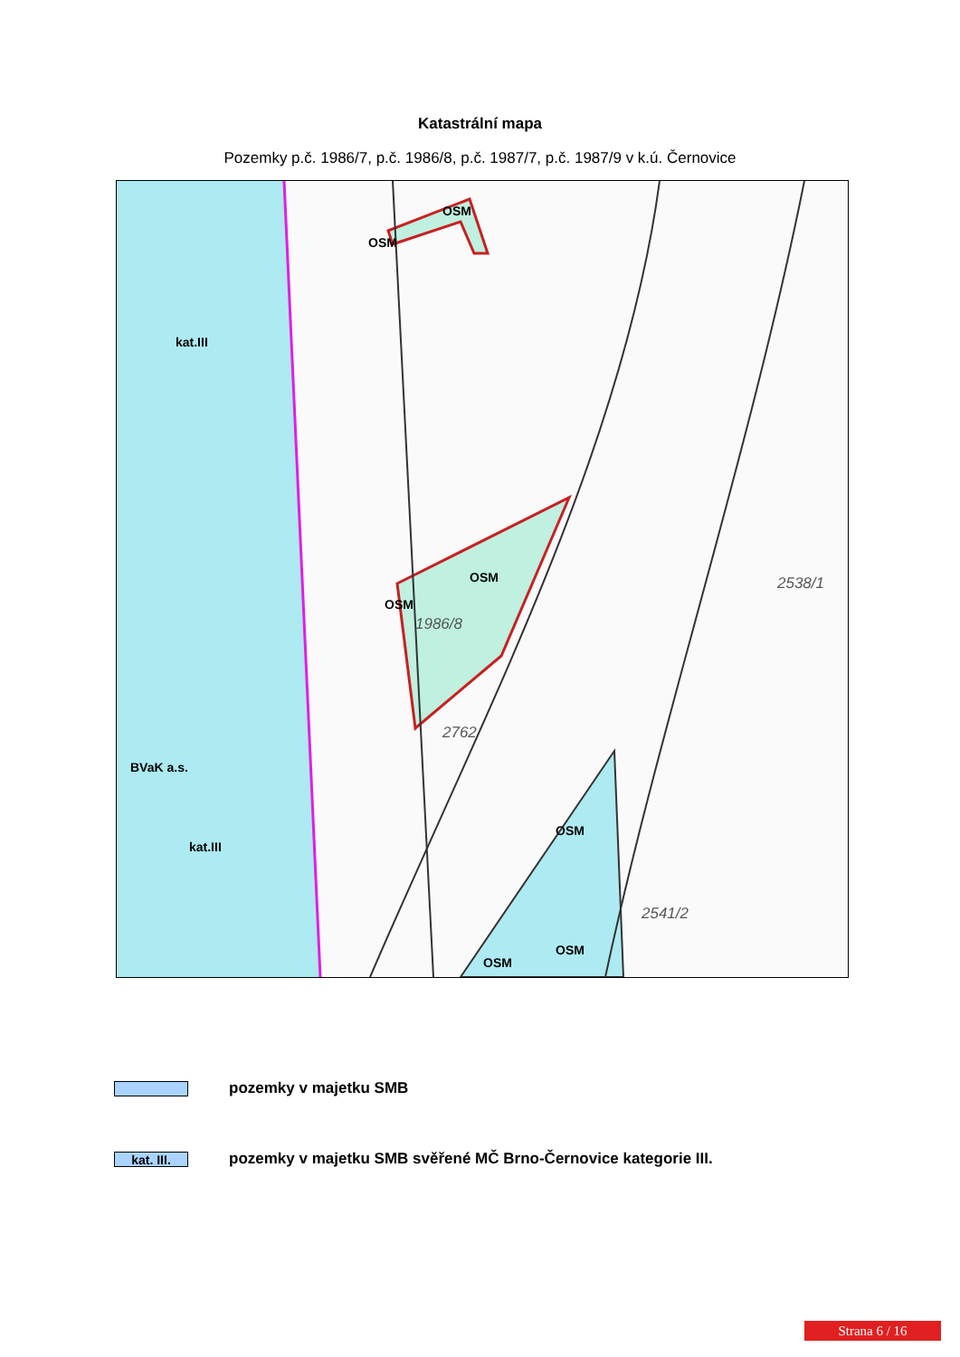Katastrální mapa
Pozemky p.č. 1986/7, p.č. 1986/8, p.č. 1987/7, p.č. 1987/9 v k.ú. Černovice
kat.III
OSM
OSM
OSM
OSM
1986/8
2538/1
2762
BVaK a.s.
kat.III
OSM
OSM
OSM
2541/2
pozemky v majetku SMB
kat. III.
pozemky v majetku SMB svěřené MČ Brno-Černovice kategorie III.
Strana 6 / 16